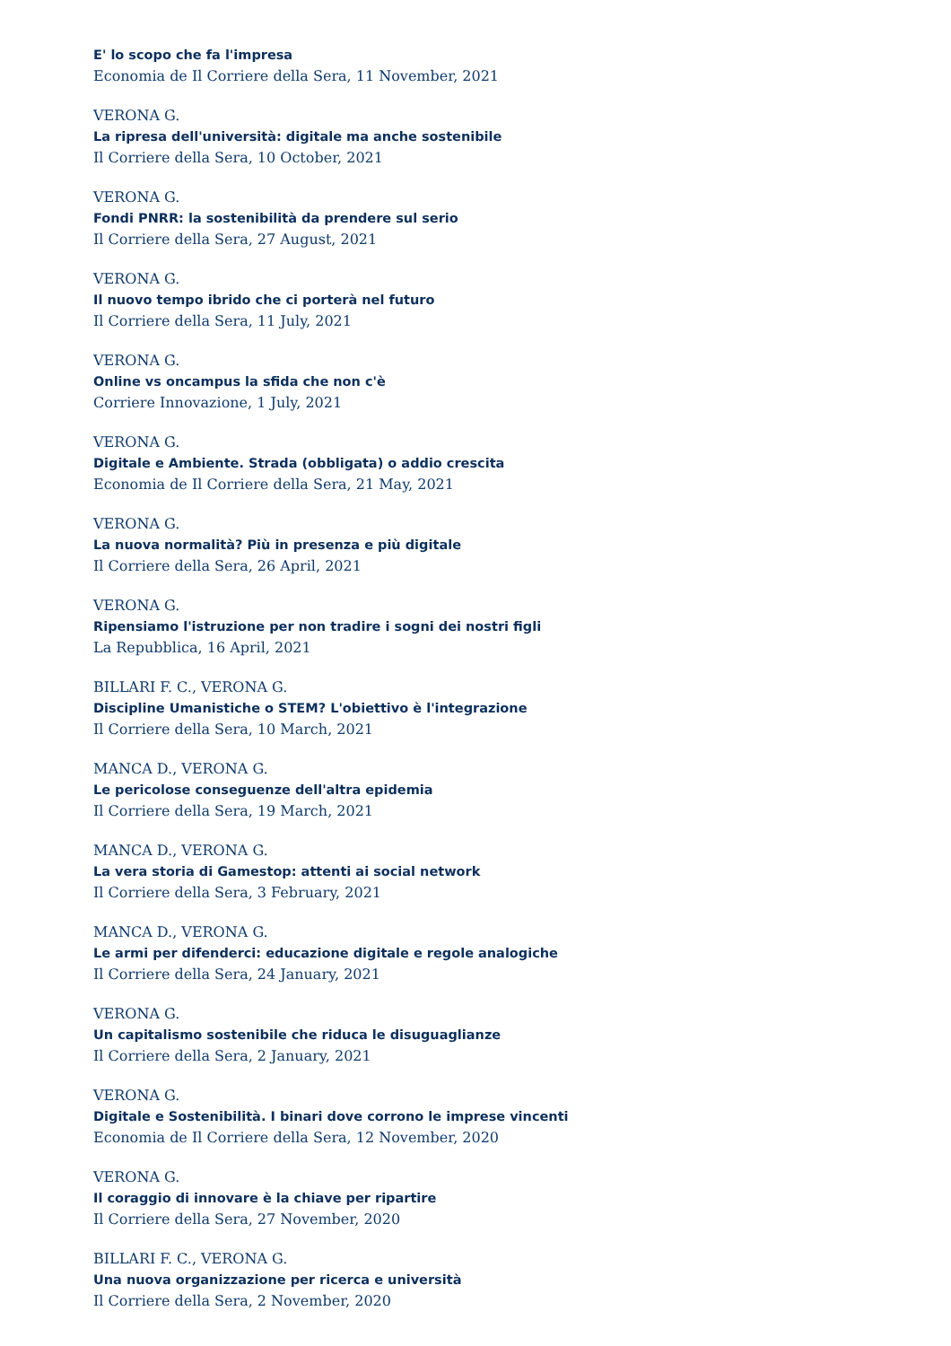E' lo scopo che fa l'impresa
Economia de Il Corriere della Sera, 11 November, 2021
VERONA G.
La ripresa dell'università: digitale ma anche sostenibile
Il Corriere della Sera, 10 October, 2021
VERONA G.
Fondi PNRR: la sostenibilità da prendere sul serio
Il Corriere della Sera, 27 August, 2021
VERONA G.
Il nuovo tempo ibrido che ci porterà nel futuro
Il Corriere della Sera, 11 July, 2021
VERONA G.
Online vs oncampus la sfida che non c'è
Corriere Innovazione, 1 July, 2021
VERONA G.
Digitale e Ambiente. Strada (obbligata) o addio crescita
Economia de Il Corriere della Sera, 21 May, 2021
VERONA G.
La nuova normalità? Più in presenza e più digitale
Il Corriere della Sera, 26 April, 2021
VERONA G.
Ripensiamo l'istruzione per non tradire i sogni dei nostri figli
La Repubblica, 16 April, 2021
BILLARI F. C., VERONA G.
Discipline Umanistiche o STEM? L'obiettivo è l'integrazione
Il Corriere della Sera, 10 March, 2021
MANCA D., VERONA G.
Le pericolose conseguenze dell'altra epidemia
Il Corriere della Sera, 19 March, 2021
MANCA D., VERONA G.
La vera storia di Gamestop: attenti ai social network
Il Corriere della Sera, 3 February, 2021
MANCA D., VERONA G.
Le armi per difenderci: educazione digitale e regole analogiche
Il Corriere della Sera, 24 January, 2021
VERONA G.
Un capitalismo sostenibile che riduca le disuguaglianze
Il Corriere della Sera, 2 January, 2021
VERONA G.
Digitale e Sostenibilità. I binari dove corrono le imprese vincenti
Economia de Il Corriere della Sera, 12 November, 2020
VERONA G.
Il coraggio di innovare è la chiave per ripartire
Il Corriere della Sera, 27 November, 2020
BILLARI F. C., VERONA G.
Una nuova organizzazione per ricerca e università
Il Corriere della Sera, 2 November, 2020